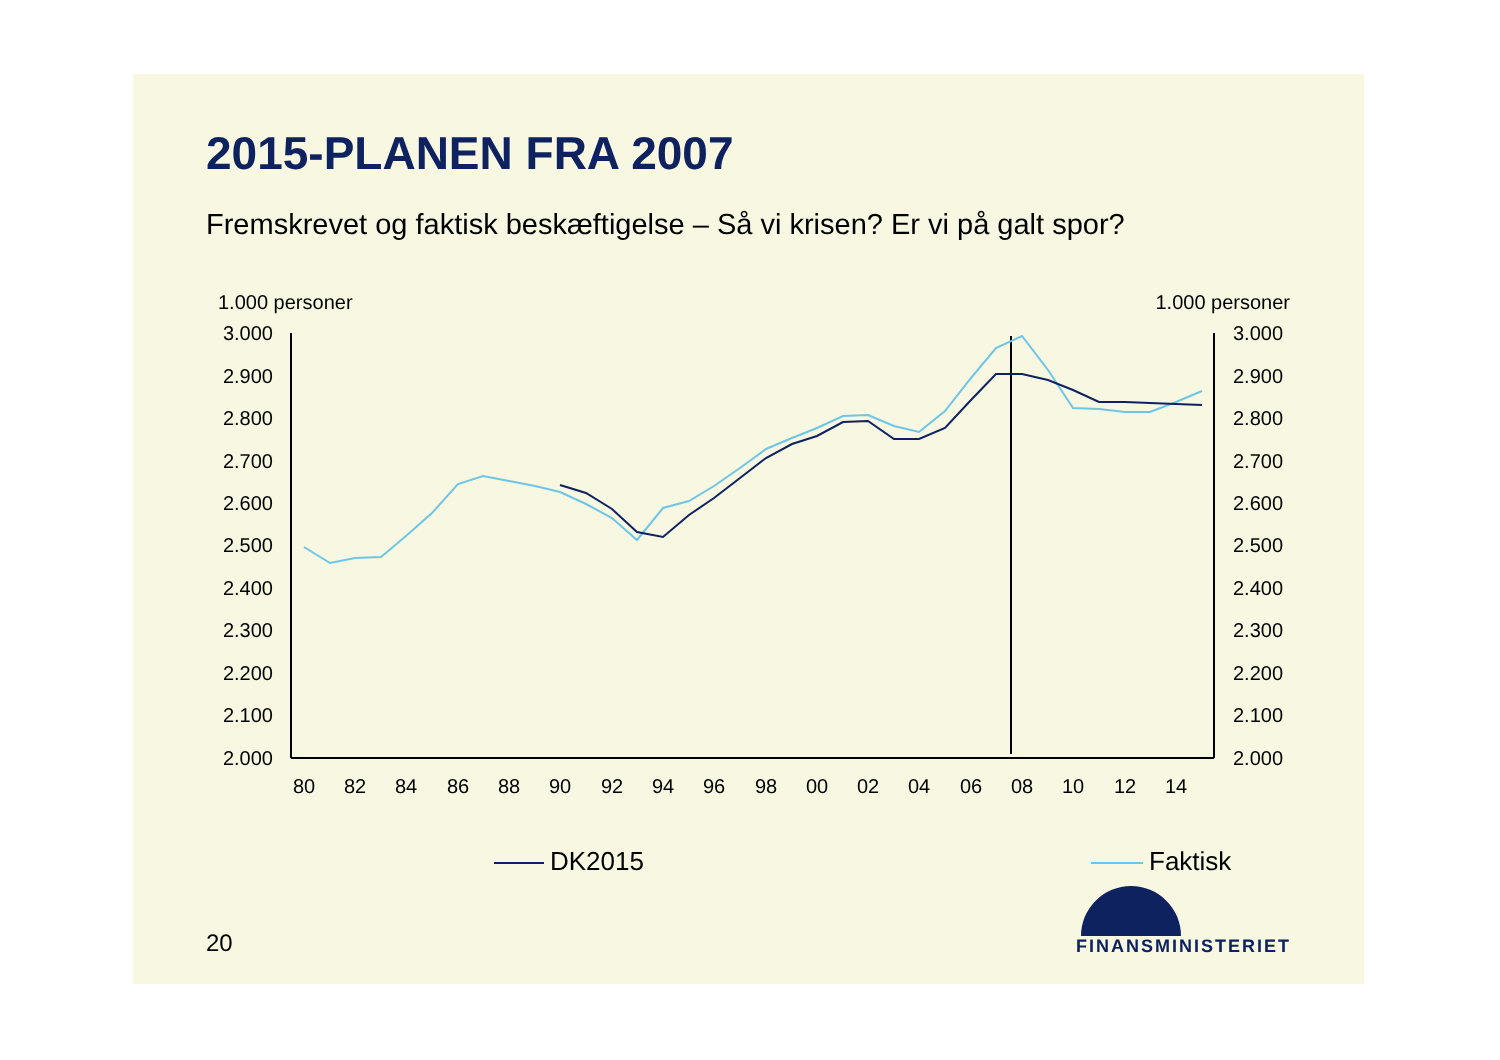2015-PLANEN FRA 2007
Fremskrevet og faktisk beskæftigelse – Så vi krisen? Er vi på galt spor?
1.000 personer 1.000 personer
3.000
2.900
2.800
2.700
2.600
2.500
2.400
2.300
2.200
2.100
2.000
3.000
2.900
2.800
2.700
2.600
2.500
2.400
2.300
2.200
2.100
2.000
80
82
84
86
88
90
92
94
96
98
00
02
04
06
08
10
12
14
DK2015
Faktisk
20
FINANSMINISTERIET